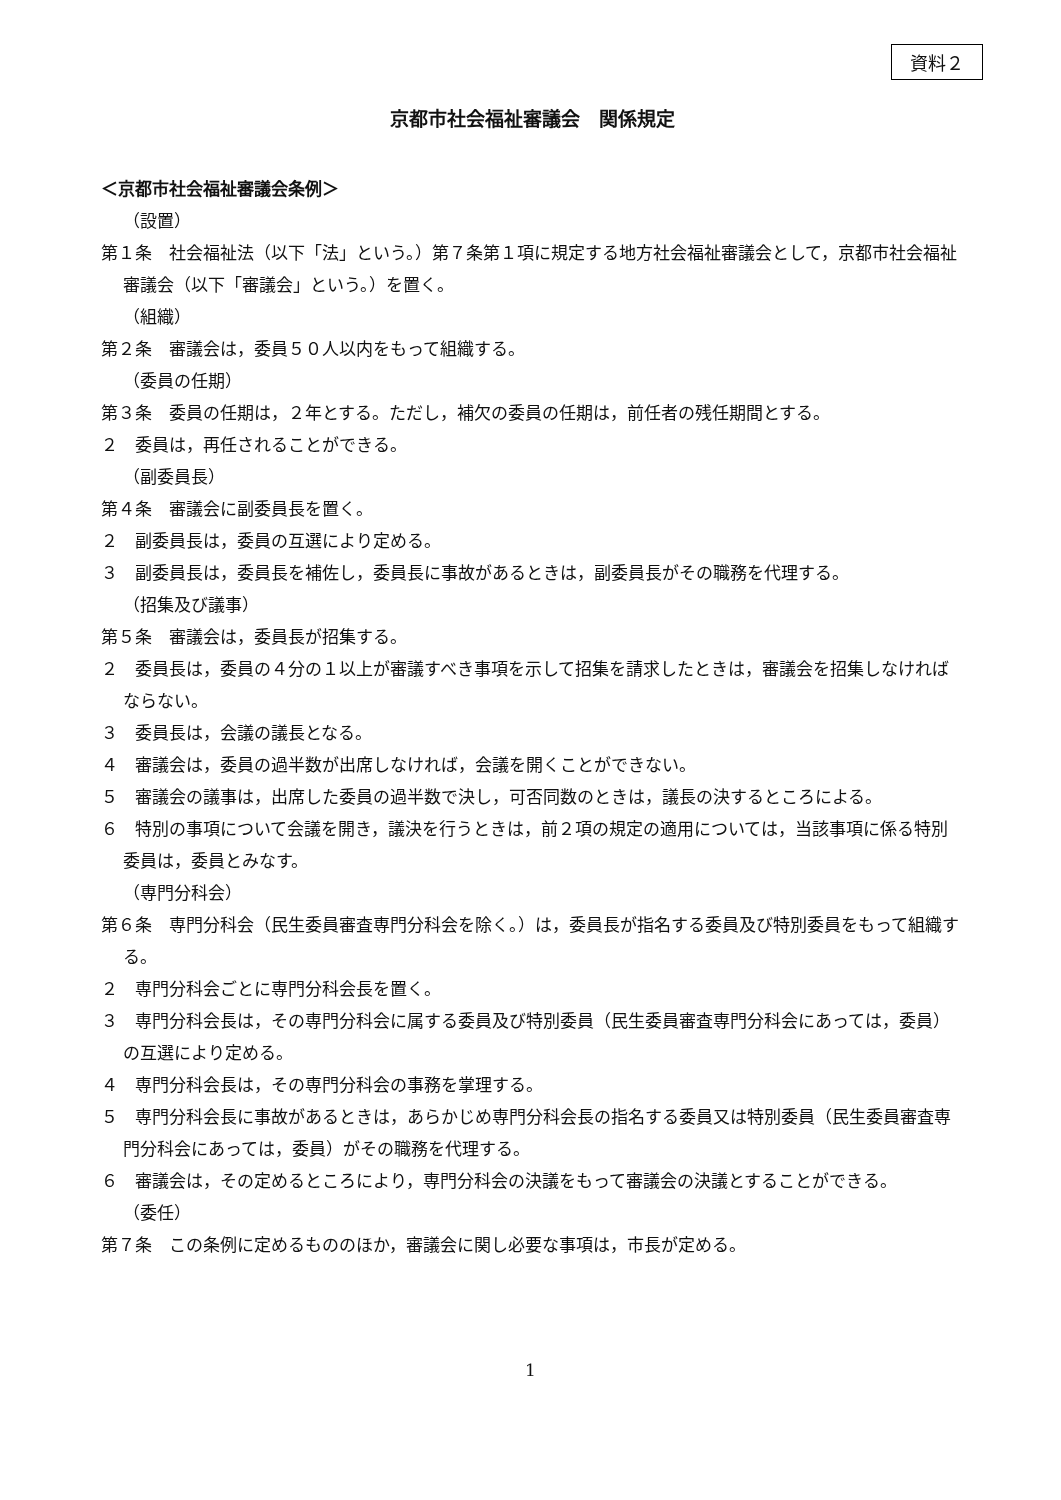資料２
京都市社会福祉審議会　関係規定
＜京都市社会福祉審議会条例＞
（設置）
第１条　社会福祉法（以下「法」という。）第７条第１項に規定する地方社会福祉審議会として，京都市社会福祉審議会（以下「審議会」という。）を置く。
（組織）
第２条　審議会は，委員５０人以内をもって組織する。
（委員の任期）
第３条　委員の任期は，２年とする。ただし，補欠の委員の任期は，前任者の残任期間とする。
２　委員は，再任されることができる。
（副委員長）
第４条　審議会に副委員長を置く。
２　副委員長は，委員の互選により定める。
３　副委員長は，委員長を補佐し，委員長に事故があるときは，副委員長がその職務を代理する。
（招集及び議事）
第５条　審議会は，委員長が招集する。
２　委員長は，委員の４分の１以上が審議すべき事項を示して招集を請求したときは，審議会を招集しなければならない。
３　委員長は，会議の議長となる。
４　審議会は，委員の過半数が出席しなければ，会議を開くことができない。
５　審議会の議事は，出席した委員の過半数で決し，可否同数のときは，議長の決するところによる。
６　特別の事項について会議を開き，議決を行うときは，前２項の規定の適用については，当該事項に係る特別委員は，委員とみなす。
（専門分科会）
第６条　専門分科会（民生委員審査専門分科会を除く。）は，委員長が指名する委員及び特別委員をもって組織する。
２　専門分科会ごとに専門分科会長を置く。
３　専門分科会長は，その専門分科会に属する委員及び特別委員（民生委員審査専門分科会にあっては，委員）の互選により定める。
４　専門分科会長は，その専門分科会の事務を掌理する。
５　専門分科会長に事故があるときは，あらかじめ専門分科会長の指名する委員又は特別委員（民生委員審査専門分科会にあっては，委員）がその職務を代理する。
６　審議会は，その定めるところにより，専門分科会の決議をもって審議会の決議とすることができる。
（委任）
第７条　この条例に定めるもののほか，審議会に関し必要な事項は，市長が定める。
1